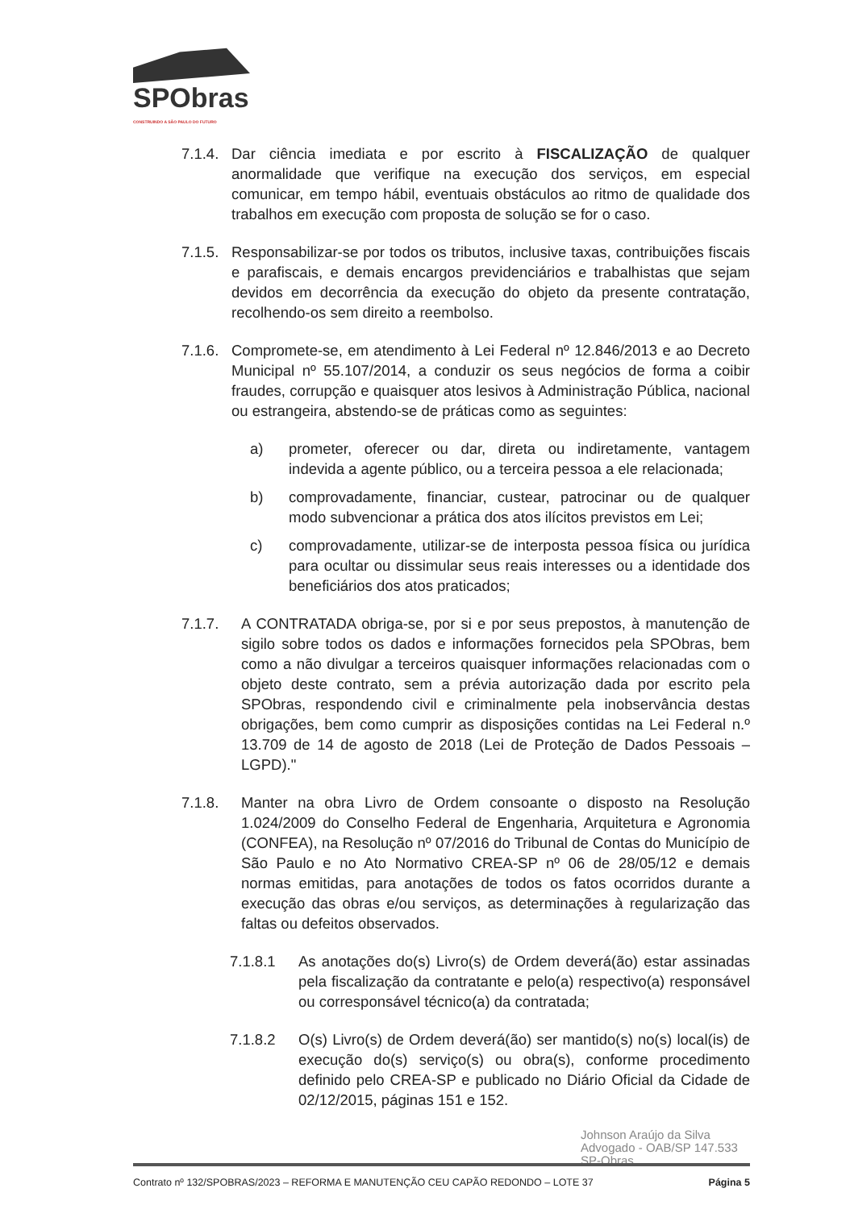SPObras
CONSTRUINDO A SÃO PAULO DO FUTURO
7.1.4.
Dar ciência imediata e por escrito à FISCALIZAÇÃO de qualquer anormalidade que verifique na execução dos serviços, em especial comunicar, em tempo hábil, eventuais obstáculos ao ritmo de qualidade dos trabalhos em execução com proposta de solução se for o caso.
7.1.5.
Responsabilizar-se por todos os tributos, inclusive taxas, contribuições fiscais e parafiscais, e demais encargos previdenciários e trabalhistas que sejam devidos em decorrência da execução do objeto da presente contratação, recolhendo-os sem direito a reembolso.
7.1.6.
Compromete-se, em atendimento à Lei Federal nº 12.846/2013 e ao Decreto Municipal nº 55.107/2014, a conduzir os seus negócios de forma a coibir fraudes, corrupção e quaisquer atos lesivos à Administração Pública, nacional ou estrangeira, abstendo-se de práticas como as seguintes:
a) prometer, oferecer ou dar, direta ou indiretamente, vantagem indevida a agente público, ou a terceira pessoa a ele relacionada;
b) comprovadamente, financiar, custear, patrocinar ou de qualquer modo subvencionar a prática dos atos ilícitos previstos em Lei;
c) comprovadamente, utilizar-se de interposta pessoa física ou jurídica para ocultar ou dissimular seus reais interesses ou a identidade dos beneficiários dos atos praticados;
7.1.7. A CONTRATADA obriga-se, por si e por seus prepostos, à manutenção de sigilo sobre todos os dados e informações fornecidos pela SPObras, bem como a não divulgar a terceiros quaisquer informações relacionadas com o objeto deste contrato, sem a prévia autorização dada por escrito pela SPObras, respondendo civil e criminalmente pela inobservância destas obrigações, bem como cumprir as disposições contidas na Lei Federal n.º 13.709 de 14 de agosto de 2018 (Lei de Proteção de Dados Pessoais – LGPD)."
7.1.8. Manter na obra Livro de Ordem consoante o disposto na Resolução 1.024/2009 do Conselho Federal de Engenharia, Arquitetura e Agronomia (CONFEA), na Resolução nº 07/2016 do Tribunal de Contas do Município de São Paulo e no Ato Normativo CREA-SP nº 06 de 28/05/12 e demais normas emitidas, para anotações de todos os fatos ocorridos durante a execução das obras e/ou serviços, as determinações à regularização das faltas ou defeitos observados.
7.1.8.1 As anotações do(s) Livro(s) de Ordem deverá(ão) estar assinadas pela fiscalização da contratante e pelo(a) respectivo(a) responsável ou corresponsável técnico(a) da contratada;
7.1.8.2 O(s) Livro(s) de Ordem deverá(ão) ser mantido(s) no(s) local(is) de execução do(s) serviço(s) ou obra(s), conforme procedimento definido pelo CREA-SP e publicado no Diário Oficial da Cidade de 02/12/2015, páginas 151 e 152.
Johnson Araújo da Silva
Advogado - OAB/SP 147.533
SP-Obras
Contrato nº 132/SPOBRAS/2023 – REFORMA E MANUTENÇÃO CEU CAPÃO REDONDO – LOTE 37 Página 5